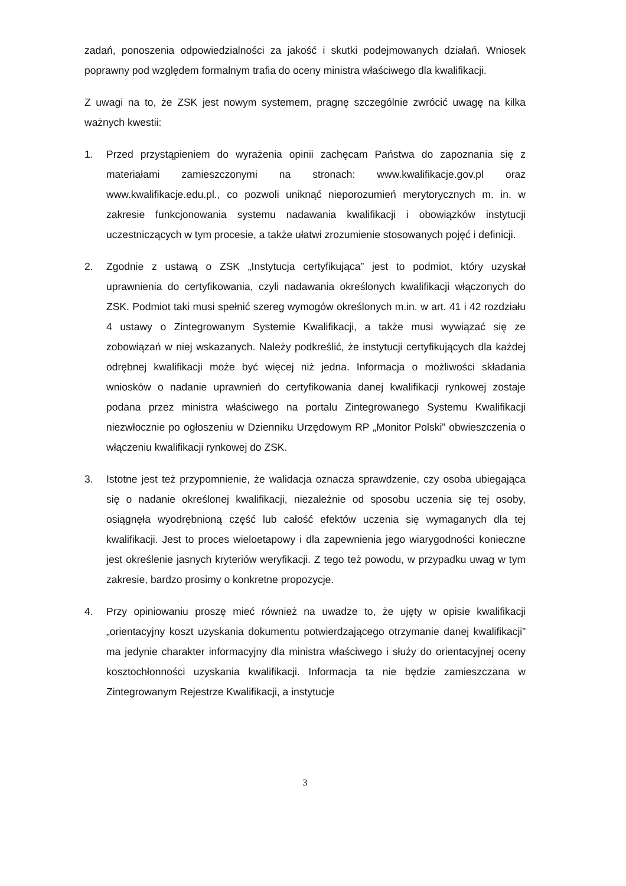zadań, ponoszenia odpowiedzialności za jakość i skutki podejmowanych działań. Wniosek poprawny pod względem formalnym trafia do oceny ministra właściwego dla kwalifikacji.
Z uwagi na to, że ZSK jest nowym systemem, pragnę szczególnie zwrócić uwagę na kilka ważnych kwestii:
1. Przed przystąpieniem do wyrażenia opinii zachęcam Państwa do zapoznania się z materiałami zamieszczonymi na stronach: www.kwalifikacje.gov.pl oraz www.kwalifikacje.edu.pl., co pozwoli uniknąć nieporozumień merytorycznych m. in. w zakresie funkcjonowania systemu nadawania kwalifikacji i obowiązków instytucji uczestniczących w tym procesie, a także ułatwi zrozumienie stosowanych pojęć i definicji.
2. Zgodnie z ustawą o ZSK „Instytucja certyfikująca” jest to podmiot, który uzyskał uprawnienia do certyfikowania, czyli nadawania określonych kwalifikacji włączonych do ZSK. Podmiot taki musi spełnić szereg wymogów określonych m.in. w art. 41 i 42 rozdziału 4 ustawy o Zintegrowanym Systemie Kwalifikacji, a także musi wywiązać się ze zobowiązań w niej wskazanych. Należy podkreślić, że instytucji certyfikujących dla każdej odrębnej kwalifikacji może być więcej niż jedna. Informacja o możliwości składania wniosków o nadanie uprawnień do certyfikowania danej kwalifikacji rynkowej zostaje podana przez ministra właściwego na portalu Zintegrowanego Systemu Kwalifikacji niezwłocznie po ogłoszeniu w Dzienniku Urzędowym RP „Monitor Polski” obwieszczenia o włączeniu kwalifikacji rynkowej do ZSK.
3. Istotne jest też przypomnienie, że walidacja oznacza sprawdzenie, czy osoba ubiegająca się o nadanie określonej kwalifikacji, niezależnie od sposobu uczenia się tej osoby, osiągnęła wyodrębnioną część lub całość efektów uczenia się wymaganych dla tej kwalifikacji. Jest to proces wieloetapowy i dla zapewnienia jego wiarygodności konieczne jest określenie jasnych kryteriów weryfikacji. Z tego też powodu, w przypadku uwag w tym zakresie, bardzo prosimy o konkretne propozycje.
4. Przy opiniowaniu proszę mieć również na uwadze to, że ujęty w opisie kwalifikacji „orientacyjny koszt uzyskania dokumentu potwierdzającego otrzymanie danej kwalifikacji” ma jedynie charakter informacyjny dla ministra właściwego i służy do orientacyjnej oceny kosztochłonności uzyskania kwalifikacji. Informacja ta nie będzie zamieszczana w Zintegrowanym Rejestrze Kwalifikacji, a instytucje
3